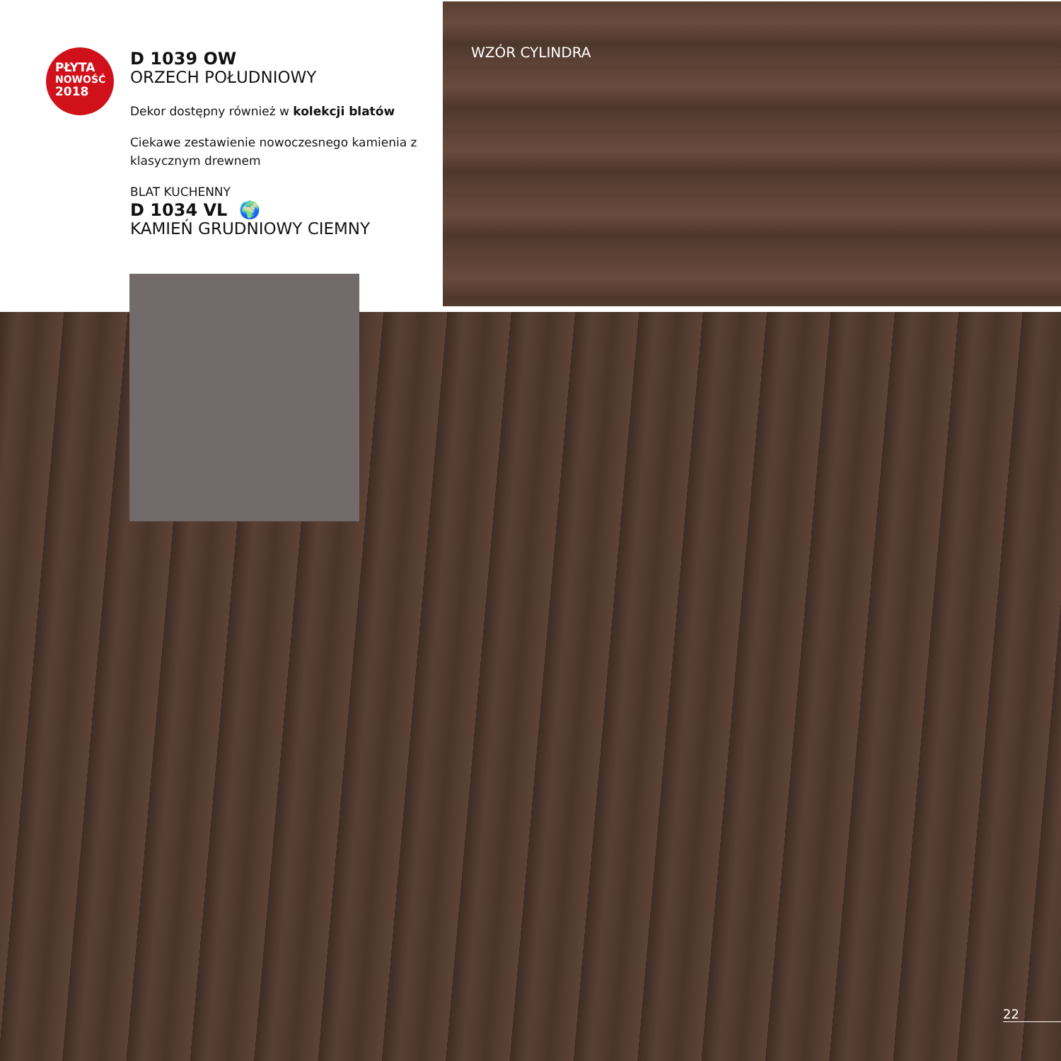WZÓR CYLINDRA
PŁYTA
NOWOŚĆ
2018
D 1039 OW
ORZECH POŁUDNIOWY
Dekor dostępny również w kolekcji blatów
Ciekawe zestawienie nowoczesnego kamienia z klasycznym drewnem
BLAT KUCHENNY
D 1034 VL 🌍
KAMIEŃ GRUDNIOWY CIEMNY
22